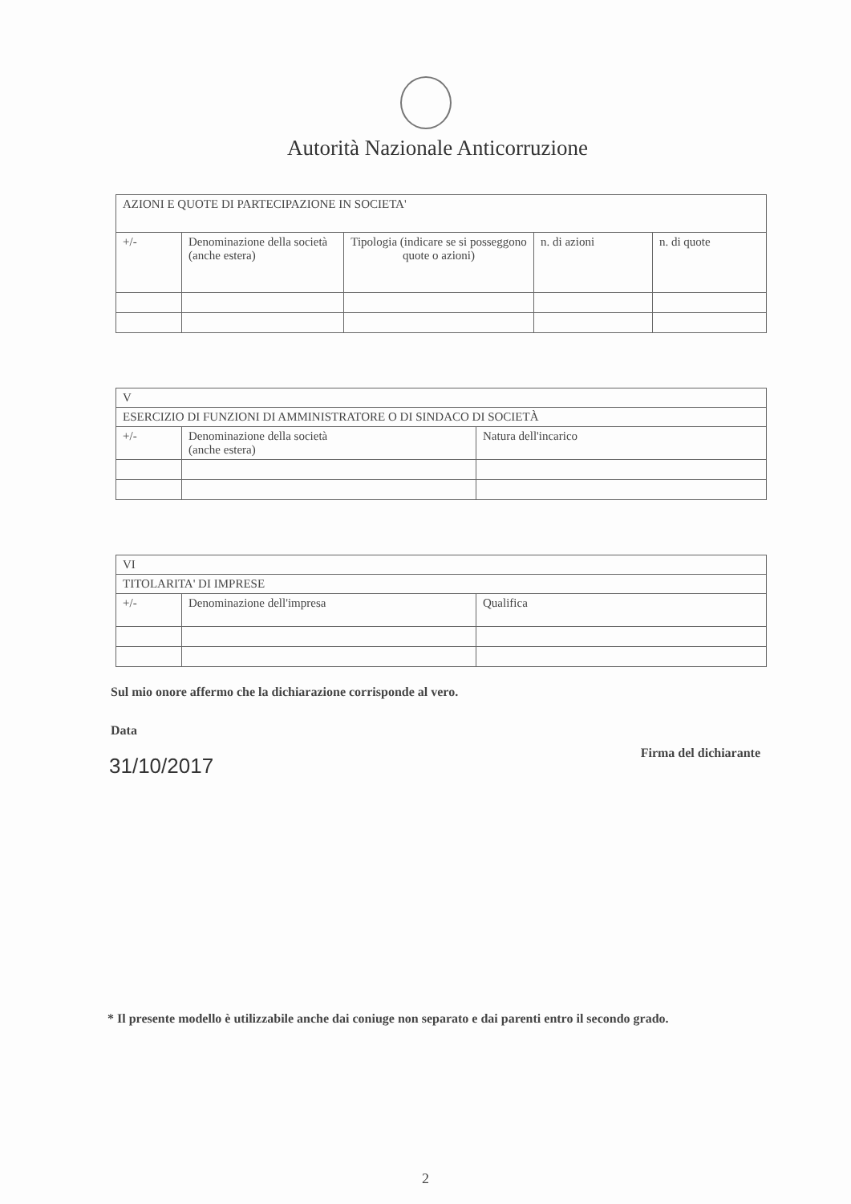Autorità Nazionale Anticorruzione
| AZIONI E QUOTE DI PARTECIPAZIONE IN SOCIETA' | | | | |
| --- | --- | --- | --- | --- |
| +/- | Denominazione della società (anche estera) | Tipologia (indicare se si posseggono quote o azioni) | n. di azioni | n. di quote |
| V | | |
| --- | --- | --- |
| ESERCIZIO DI FUNZIONI DI AMMINISTRATORE O DI SINDACO DI SOCIETÀ | | |
| +/- | Denominazione della società (anche estera) | Natura dell'incarico |
| VI | | |
| --- | --- | --- |
| TITOLARITA' DI IMPRESE | | |
| +/- | Denominazione dell'impresa | Qualifica |
Sul mio onore affermo che la dichiarazione corrisponde al vero.
Data
31/10/2017
Firma del dichiarante
* Il presente modello è utilizzabile anche dai coniuge non separato e dai parenti entro il secondo grado.
2